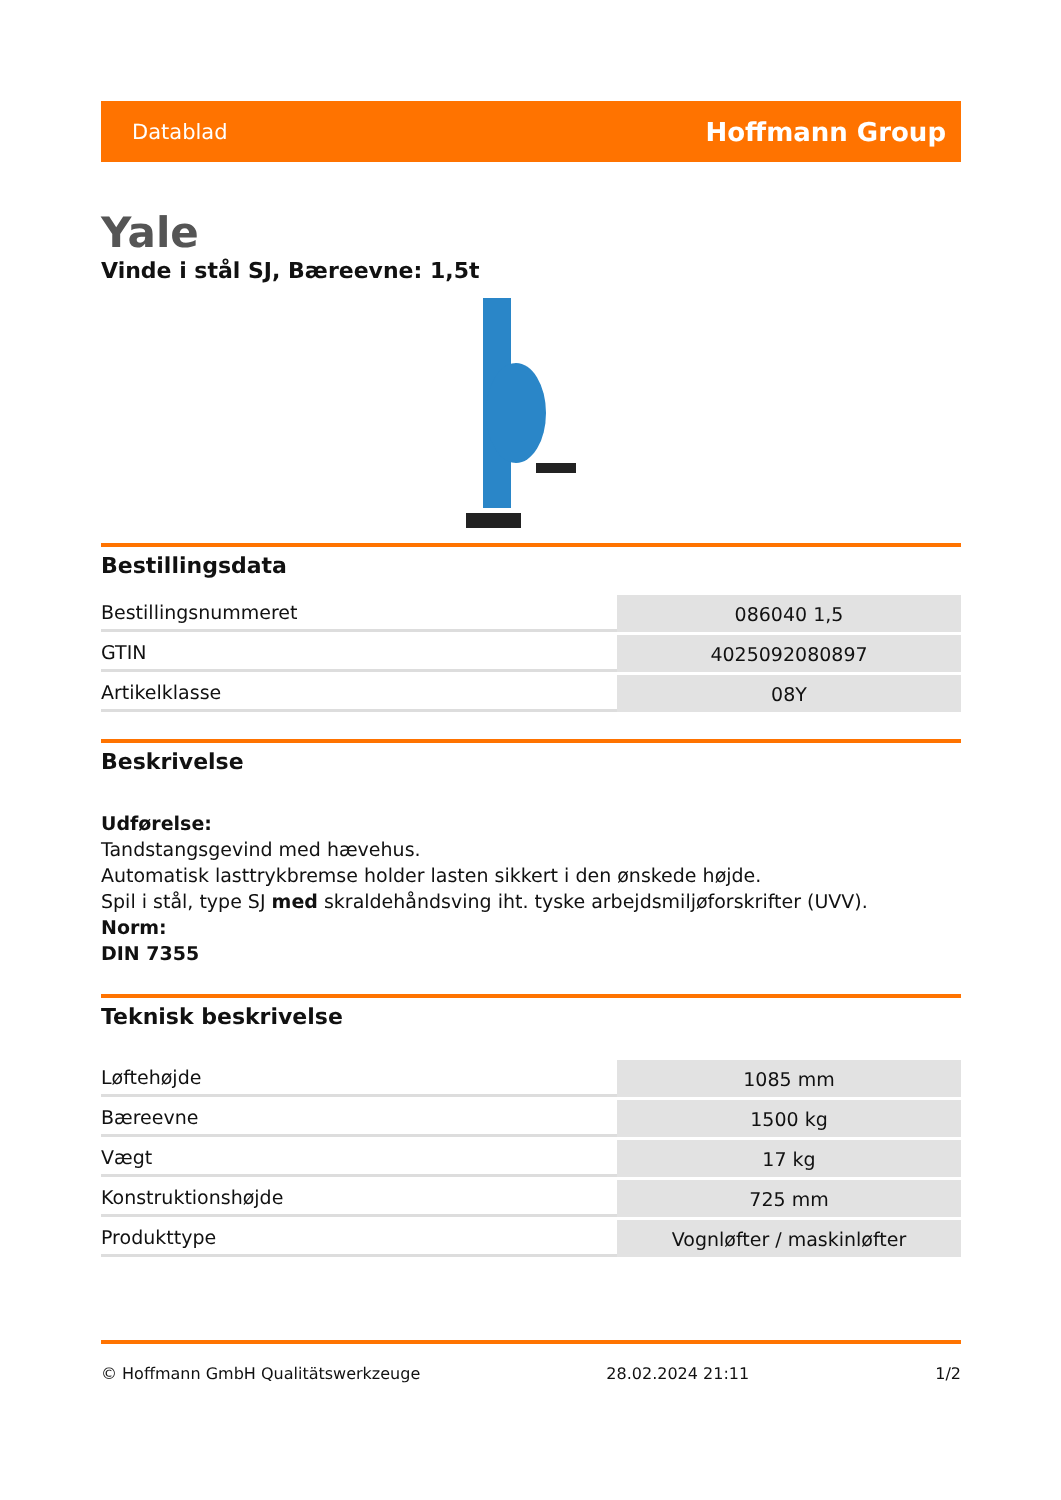Datablad Hoffmann Group
Yale
Vinde i stål SJ, Bæreevne: 1,5t
Bestillingsdata
| Bestillingsnummeret | 086040 1,5 |
| GTIN | 4025092080897 |
| Artikelklasse | 08Y |
Beskrivelse
Udførelse:
Tandstangsgevind med hævehus.
Automatisk lasttrykbremse holder lasten sikkert i den ønskede højde.
Spil i stål, type SJ med skraldehåndsving iht. tyske arbejdsmiljøforskrifter (UVV).
Norm:
DIN 7355
Teknisk beskrivelse
| Løftehøjde | 1085 mm |
| Bæreevne | 1500 kg |
| Vægt | 17 kg |
| Konstruktionshøjde | 725 mm |
| Produkttype | Vognløfter / maskinløfter |
© Hoffmann GmbH Qualitätswerkzeuge 28.02.2024 21:11 1/2